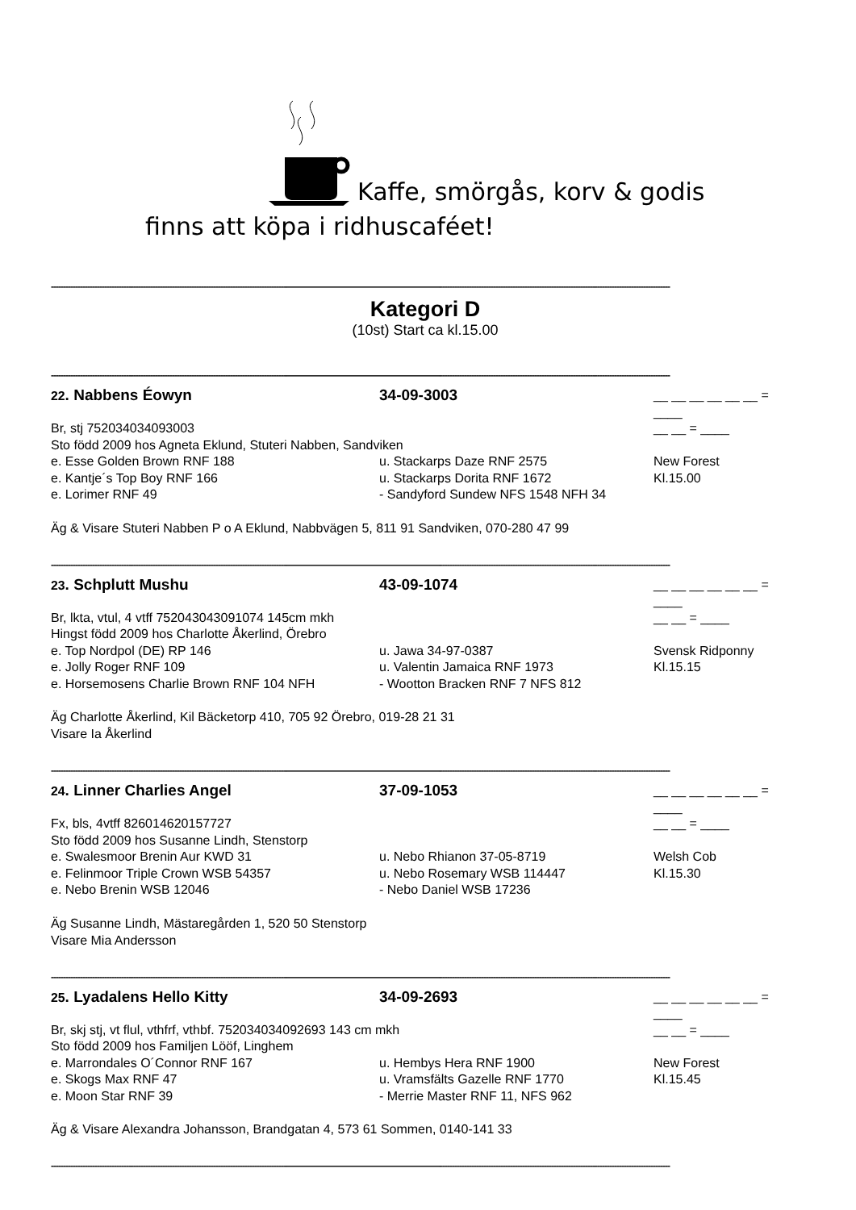Kaffe, smörgås, korv & godis
finns att köpa i ridhuscaféet!
----------------------------------------------------------------------------------------------------------------------------------------------------------------------------------------------------------------------------------------------------------------
Kategori D
(10st) Start ca kl.15.00
----------------------------------------------------------------------------------------------------------------------------------------------------------------------------------------------------------------------------------------------------------------
22. Nabbens Éowyn 34-09-3003 __ __ __ __ __ __ = ____
Br, stj 752034034093003 __ __ = ____
Sto född 2009 hos Agneta Eklund, Stuteri Nabben, Sandviken
e. Esse Golden Brown RNF 188 u. Stackarps Daze RNF 2575 New Forest
e. Kantje´s Top Boy RNF 166 u. Stackarps Dorita RNF 1672 Kl.15.00
e. Lorimer RNF 49 - Sandyford Sundew NFS 1548 NFH 34
Äg & Visare Stuteri Nabben P o A Eklund, Nabbvägen 5, 811 91 Sandviken, 070-280 47 99
----------------------------------------------------------------------------------------------------------------------------------------------------------------------------------------------------------------------------------------------------------------
23. Schplutt Mushu 43-09-1074 __ __ __ __ __ __ = ____
Br, lkta, vtul, 4 vtff 752043043091074 145cm mkh __ __ = ____
Hingst född 2009 hos Charlotte Åkerlind, Örebro
e. Top Nordpol (DE) RP 146 u. Jawa 34-97-0387 Svensk Ridponny
e. Jolly Roger RNF 109 u. Valentin Jamaica RNF 1973 Kl.15.15
e. Horsemosens Charlie Brown RNF 104 NFH - Wootton Bracken RNF 7 NFS 812
Äg Charlotte Åkerlind, Kil Bäcketorp 410, 705 92 Örebro, 019-28 21 31
Visare Ia Åkerlind
----------------------------------------------------------------------------------------------------------------------------------------------------------------------------------------------------------------------------------------------------------------
24. Linner Charlies Angel 37-09-1053 __ __ __ __ __ __ = ____
Fx, bls, 4vtff 826014620157727 __ __ = ____
Sto född 2009 hos Susanne Lindh, Stenstorp
e. Swalesmoor Brenin Aur KWD 31 u. Nebo Rhianon 37-05-8719 Welsh Cob
e. Felinmoor Triple Crown WSB 54357 u. Nebo Rosemary WSB 114447 Kl.15.30
e. Nebo Brenin WSB 12046 - Nebo Daniel WSB 17236
Äg Susanne Lindh, Mästaregården 1, 520 50 Stenstorp
Visare Mia Andersson
----------------------------------------------------------------------------------------------------------------------------------------------------------------------------------------------------------------------------------------------------------------
25. Lyadalens Hello Kitty 34-09-2693 __ __ __ __ __ __ = ____
Br, skj stj, vt flul, vthfrf, vthbf. 752034034092693 143 cm mkh __ __ = ____
Sto född 2009 hos Familjen Lööf, Linghem
e. Marrondales O´Connor RNF 167 u. Hembys Hera RNF 1900 New Forest
e. Skogs Max RNF 47 u. Vramsfälts Gazelle RNF 1770 Kl.15.45
e. Moon Star RNF 39 - Merrie Master RNF 11, NFS 962
Äg & Visare Alexandra Johansson, Brandgatan 4, 573 61 Sommen, 0140-141 33
----------------------------------------------------------------------------------------------------------------------------------------------------------------------------------------------------------------------------------------------------------------